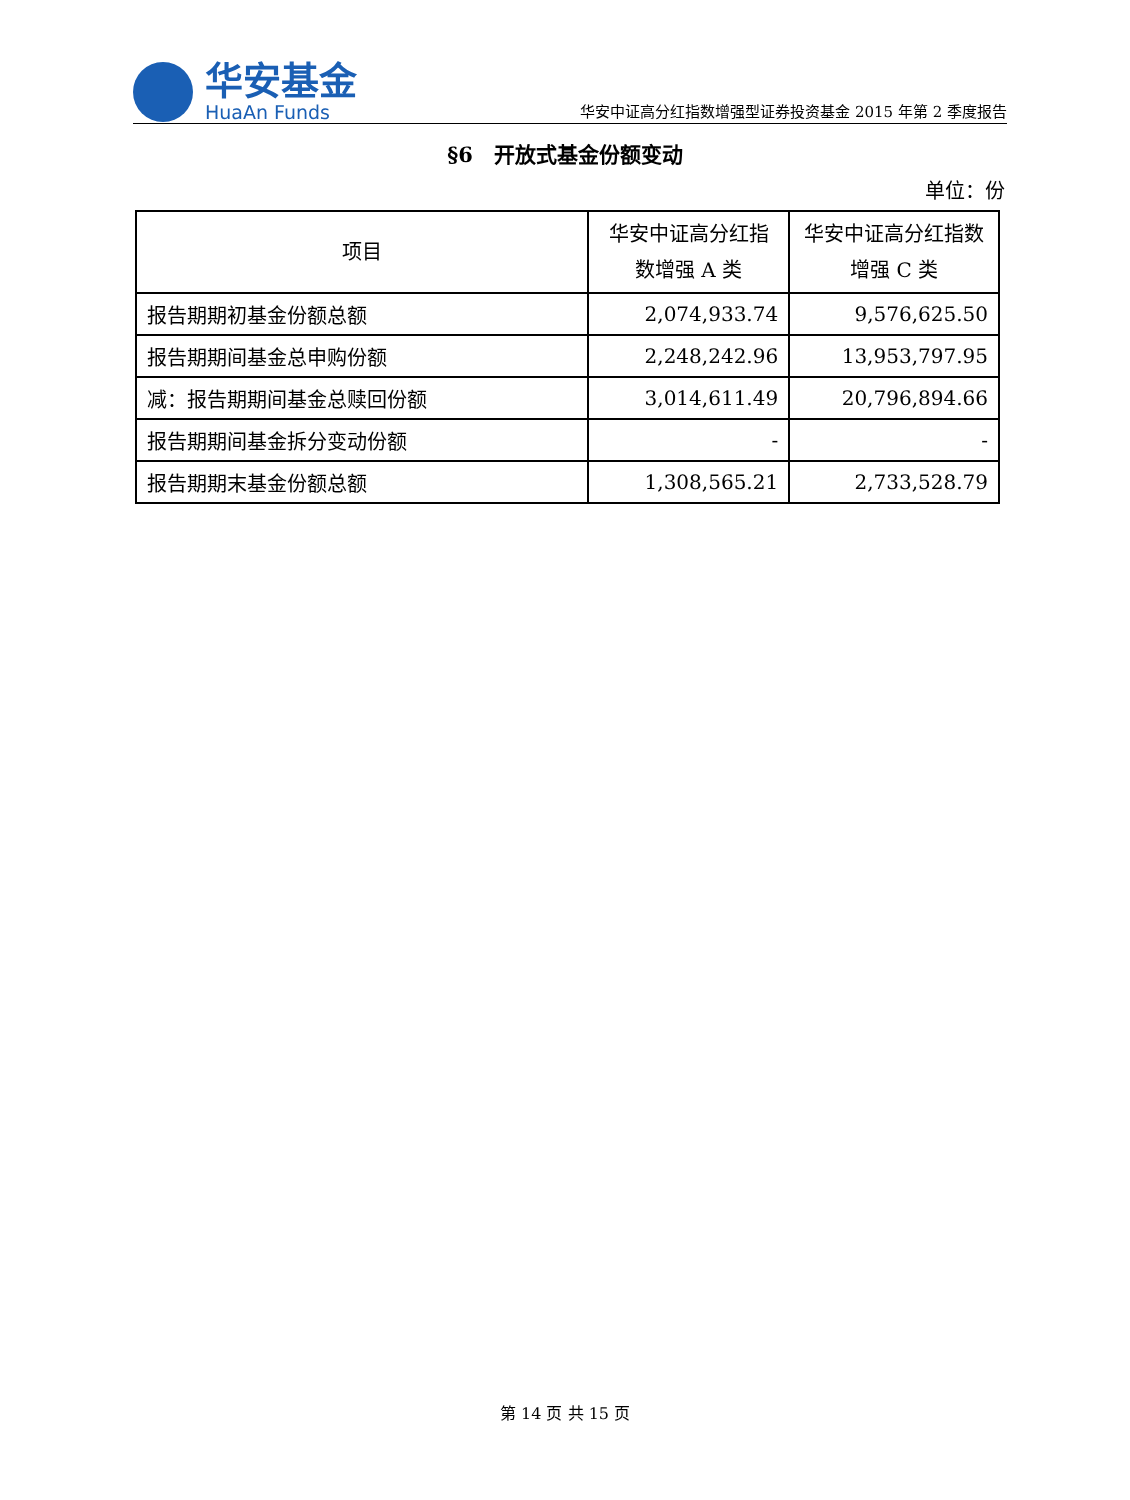华安基金
HuaAn Funds
华安中证高分红指数增强型证券投资基金 2015 年第 2 季度报告
§6　开放式基金份额变动
单位：份
| 项目 | 华安中证高分红指数增强 A 类 | 华安中证高分红指数增强 C 类 |
| --- | --- | --- |
| 报告期期初基金份额总额 | 2,074,933.74 | 9,576,625.50 |
| 报告期期间基金总申购份额 | 2,248,242.96 | 13,953,797.95 |
| 减：报告期期间基金总赎回份额 | 3,014,611.49 | 20,796,894.66 |
| 报告期期间基金拆分变动份额 | - | - |
| 报告期期末基金份额总额 | 1,308,565.21 | 2,733,528.79 |
第 14 页 共 15 页